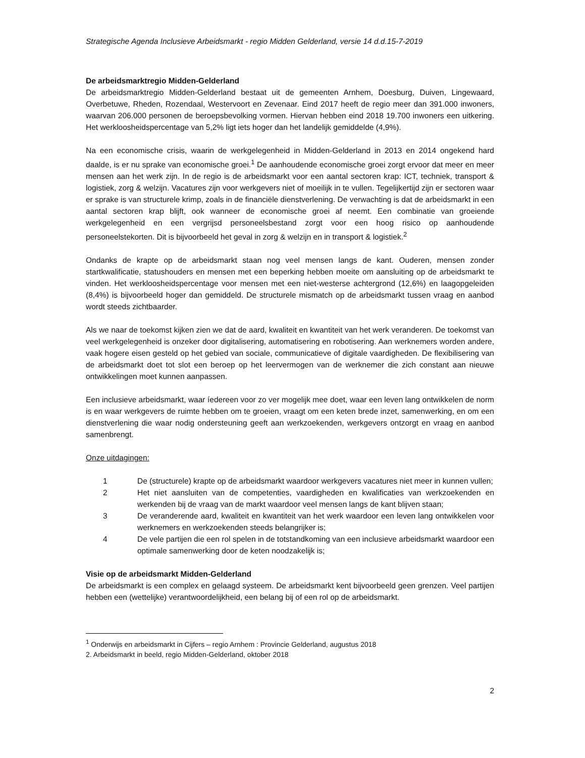Strategische Agenda Inclusieve Arbeidsmarkt - regio Midden Gelderland, versie 14 d.d.15-7-2019
De arbeidsmarktregio Midden-Gelderland
De arbeidsmarktregio Midden-Gelderland bestaat uit de gemeenten Arnhem, Doesburg, Duiven, Lingewaard, Overbetuwe, Rheden, Rozendaal, Westervoort en Zevenaar. Eind 2017 heeft de regio meer dan 391.000 inwoners, waarvan 206.000 personen de beroepsbevolking vormen. Hiervan hebben eind 2018 19.700 inwoners een uitkering. Het werkloosheidspercentage van 5,2% ligt iets hoger dan het landelijk gemiddelde (4,9%).
Na een economische crisis, waarin de werkgelegenheid in Midden-Gelderland in 2013 en 2014 ongekend hard daalde, is er nu sprake van economische groei.<sup>1</sup> De aanhoudende economische groei zorgt ervoor dat meer en meer mensen aan het werk zijn. In de regio is de arbeidsmarkt voor een aantal sectoren krap: ICT, techniek, transport & logistiek, zorg & welzijn. Vacatures zijn voor werkgevers niet of moeilijk in te vullen. Tegelijkertijd zijn er sectoren waar er sprake is van structurele krimp, zoals in de financiële dienstverlening. De verwachting is dat de arbeidsmarkt in een aantal sectoren krap blijft, ook wanneer de economische groei af neemt. Een combinatie van groeiende werkgelegenheid en een vergrijsd personeelsbestand zorgt voor een hoog risico op aanhoudende personeelstekorten. Dit is bijvoorbeeld het geval in zorg & welzijn en in transport & logistiek.<sup>2</sup>
Ondanks de krapte op de arbeidsmarkt staan nog veel mensen langs de kant. Ouderen, mensen zonder startkwalificatie, statushouders en mensen met een beperking hebben moeite om aansluiting op de arbeidsmarkt te vinden. Het werkloosheidspercentage voor mensen met een niet-westerse achtergrond (12,6%) en laagopgeleiden (8,4%) is bijvoorbeeld hoger dan gemiddeld. De structurele mismatch op de arbeidsmarkt tussen vraag en aanbod wordt steeds zichtbaarder.
Als we naar de toekomst kijken zien we dat de aard, kwaliteit en kwantiteit van het werk veranderen. De toekomst van veel werkgelegenheid is onzeker door digitalisering, automatisering en robotisering. Aan werknemers worden andere, vaak hogere eisen gesteld op het gebied van sociale, communicatieve of digitale vaardigheden. De flexibilisering van de arbeidsmarkt doet tot slot een beroep op het leervermogen van de werknemer die zich constant aan nieuwe ontwikkelingen moet kunnen aanpassen.
Een inclusieve arbeidsmarkt, waar íedereen voor zo ver mogelijk mee doet, waar een leven lang ontwikkelen de norm is en waar werkgevers de ruimte hebben om te groeien, vraagt om een keten brede inzet, samenwerking, en om een dienstverlening die waar nodig ondersteuning geeft aan werkzoekenden, werkgevers ontzorgt en vraag en aanbod samenbrengt.
Onze uitdagingen:
1 De (structurele) krapte op de arbeidsmarkt waardoor werkgevers vacatures niet meer in kunnen vullen;
2 Het niet aansluiten van de competenties, vaardigheden en kwalificaties van werkzoekenden en werkenden bij de vraag van de markt waardoor veel mensen langs de kant blijven staan;
3 De veranderende aard, kwaliteit en kwantiteit van het werk waardoor een leven lang ontwikkelen voor werknemers en werkzoekenden steeds belangrijker is;
4 De vele partijen die een rol spelen in de totstandkoming van een inclusieve arbeidsmarkt waardoor een optimale samenwerking door de keten noodzakelijk is;
Visie op de arbeidsmarkt Midden-Gelderland
De arbeidsmarkt is een complex en gelaagd systeem. De arbeidsmarkt kent bijvoorbeeld geen grenzen. Veel partijen hebben een (wettelijke) verantwoordelijkheid, een belang bij of een rol op de arbeidsmarkt.
<sup>1</sup> Onderwijs en arbeidsmarkt in Cijfers – regio Arnhem : Provincie Gelderland, augustus 2018
2. Arbeidsmarkt in beeld, regio Midden-Gelderland, oktober 2018
2